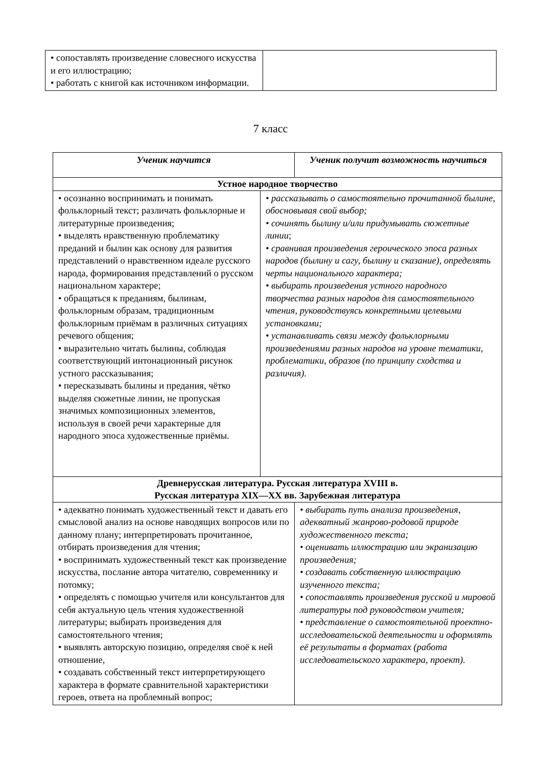| • сопоставлять произведение словесного искусства и его иллюстрацию; • работать с книгой как источником информации. | |
7 класс
| Ученик научится | | Ученик получит возможность научиться | |
| --- | --- | --- | --- |
| Устное народное творчество | | | |
| • осознанно воспринимать и понимать фольклорный текст; различать фольклорные и литературные произведения; • выделять нравственную проблематику преданий и былин как основу для развития представлений о нравственном идеале русского народа, формирования представлений о русском национальном характере; • обращаться к преданиям, былинам, фольклорным образам, традиционным фольклорным приёмам в различных ситуациях речевого общения; • выразительно читать былины, соблюдая соответствующий интонационный рисунок устного рассказывания; • пересказывать былины и предания, чётко выделяя сюжетные линии, не пропуская значимых композиционных элементов, используя в своей речи характерные для народного эпоса художественные приёмы. | • рассказывать о самостоятельно прочитанной былине, обосновывая свой выбор; • сочинять былину и/или придумывать сюжетные линии ; • сравнивая произведения героического эпоса разных народов (былину и сагу, былину и сказание), определять черты национального характера; • выбирать произведения устного народного творчества разных народов для самостоятельного чтения, руководствуясь конкретными целевыми установками; • устанавливать связи между фольклорными произведениями разных народов на уровне тематики, проблематики, образов (по принципу сходства и различия). | | |
| Древнерусская литература. Русская литература XVIII в. Русская литература XIX—XX вв. Зарубежная литература | | | |
| • адекватно понимать художественный текст и давать его смысловой анализ на основе наводящих вопросов или по данному плану; интерпретировать прочитанное, отбирать произведения для чтения; • воспринимать художественный текст как произведение искусства, послание автора читателю, современнику и потомку; • определять с помощью учителя или консультантов для себя актуальную цель чтения художественной литературы; выбирать произведения для самостоятельного чтения; • выявлять авторскую позицию, определяя своё к ней отношение, • создавать собственный текст интерпретирующего характера в формате сравнительной характеристики героев, ответа на проблемный вопрос; | | | • выбирать путь анализа произведения, адекватный жанрово-родовой природе художественного текста; • оценивать иллюстрацию или экранизацию произведения; • создавать собственную иллюстрацию изученного текста; • сопоставлять произведения русской и мировой литературы под руководством учителя; • представление о самостоятельной проектно-исследовательской деятельности и оформлять её результаты в форматах (работа исследовательского характера, проект). |